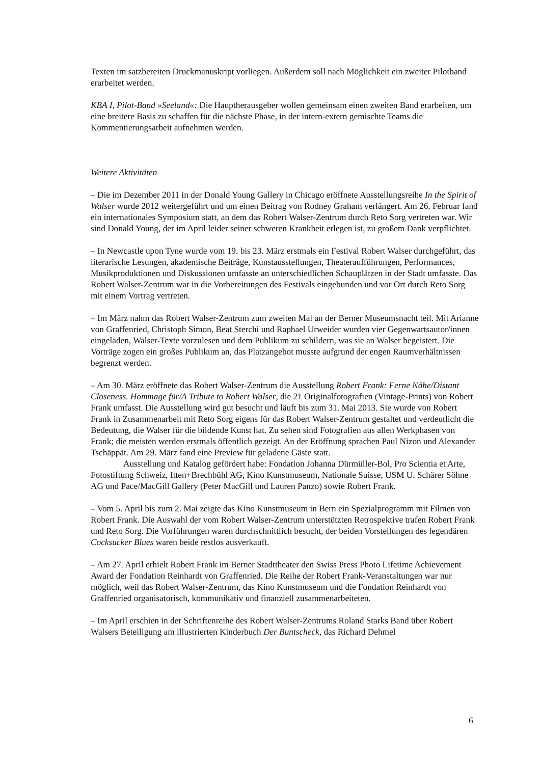Texten im satzbereiten Druckmanuskript vorliegen. Außerdem soll nach Möglichkeit ein zweiter Pilotband erarbeitet werden.
KBA I, Pilot-Band »Seeland«: Die Hauptherausgeber wollen gemeinsam einen zweiten Band erarbeiten, um eine breitere Basis zu schaffen für die nächste Phase, in der intern-extern gemischte Teams die Kommentierungsarbeit aufnehmen werden.
Weitere Aktivitäten
– Die im Dezember 2011 in der Donald Young Gallery in Chicago eröffnete Ausstellungsreihe In the Spirit of Walser wurde 2012 weitergeführt und um einen Beitrag von Rodney Graham verlängert. Am 26. Februar fand ein internationales Symposium statt, an dem das Robert Walser-Zentrum durch Reto Sorg vertreten war. Wir sind Donald Young, der im April leider seiner schweren Krankheit erlegen ist, zu großem Dank verpflichtet.
– In Newcastle upon Tyne wurde vom 19. bis 23. März erstmals ein Festival Robert Walser durchgeführt, das literarische Lesungen, akademische Beiträge, Kunstausstellungen, Theateraufführungen, Performances, Musikproduktionen und Diskussionen umfasste an unterschiedlichen Schauplätzen in der Stadt umfasste. Das Robert Walser-Zentrum war in die Vorbereitungen des Festivals eingebunden und vor Ort durch Reto Sorg mit einem Vortrag vertreten.
– Im März nahm das Robert Walser-Zentrum zum zweiten Mal an der Berner Museumsnacht teil. Mit Arianne von Graffenried, Christoph Simon, Beat Sterchi und Raphael Urweider wurden vier Gegenwartsautor/innen eingeladen, Walser-Texte vorzulesen und dem Publikum zu schildern, was sie an Walser begeistert. Die Vorträge zogen ein großes Publikum an, das Platzangebot musste aufgrund der engen Raumverhältnissen begrenzt werden.
– Am 30. März eröffnete das Robert Walser-Zentrum die Ausstellung Robert Frank: Ferne Nähe/Distant Closeness. Hommage für/A Tribute to Robert Walser, die 21 Originalfotografien (Vintage-Prints) von Robert Frank umfasst. Die Ausstellung wird gut besucht und läuft bis zum 31. Mai 2013. Sie wurde von Robert Frank in Zusammenarbeit mit Reto Sorg eigens für das Robert Walser-Zentrum gestaltet und verdeutlicht die Bedeutung, die Walser für die bildende Kunst hat. Zu sehen sind Fotografien aus allen Werkphasen von Frank; die meisten werden erstmals öffentlich gezeigt. An der Eröffnung sprachen Paul Nizon und Alexander Tschäppät. Am 29. März fand eine Preview für geladene Gäste statt.
Ausstellung und Katalog gefördert habe: Fondation Johanna Dürmüller-Bol, Pro Scientia et Arte, Fotostiftung Schweiz, Itten+Brechbühl AG, Kino Kunstmuseum, Nationale Suisse, USM U. Schärer Söhne AG und Pace/MacGill Gallery (Peter MacGill und Lauren Panzo) sowie Robert Frank.
– Vom 5. April bis zum 2. Mai zeigte das Kino Kunstmuseum in Bern ein Spezialprogramm mit Filmen von Robert Frank. Die Auswahl der vom Robert Walser-Zentrum unterstützten Retrospektive trafen Robert Frank und Reto Sorg. Die Vorführungen waren durchschnittlich besucht, der beiden Vorstellungen des legendären Cocksucker Blues waren beide restlos ausverkauft.
– Am 27. April erhielt Robert Frank im Berner Stadttheater den Swiss Press Photo Lifetime Achievement Award der Fondation Reinhardt von Graffenried. Die Reihe der Robert Frank-Veranstaltungen war nur möglich, weil das Robert Walser-Zentrum, das Kino Kunstmuseum und die Fondation Reinhardt von Graffenried organisatorisch, kommunikativ und finanziell zusammenarbeiteten.
– Im April erschien in der Schriftenreihe des Robert Walser-Zentrums Roland Starks Band über Robert Walsers Beteiligung am illustrierten Kinderbuch Der Buntscheck, das Richard Dehmel
6